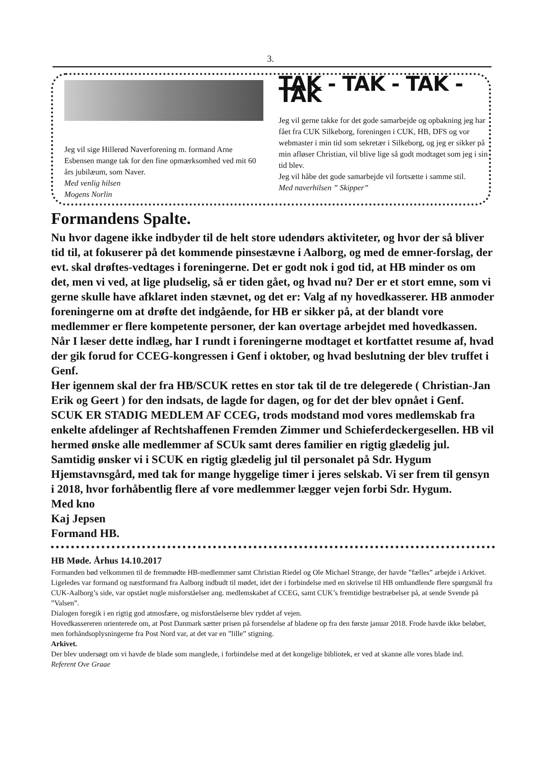3.
Jeg vil sige Hillerød Naverforening m. formand Arne Esbensen mange tak for den fine opmærksomhed ved mit 60 års jubilæum, som Naver.
Med venlig hilsen
Mogens Norlin
TAK - TAK - TAK - TAK
Jeg vil gerne takke for det gode samarbejde og opbakning jeg har fået fra CUK Silkeborg, foreningen i CUK, HB, DFS og vor webmaster i min tid som sekretær i Silkeborg, og jeg er sikker på min afløser Christian, vil blive lige så godt modtaget som jeg i sin tid blev.
Jeg vil håbe det gode samarbejde vil fortsætte i samme stil.
Med naverhilsen ” Skipper”
Formandens Spalte.
Nu hvor dagene ikke indbyder til de helt store udendørs aktiviteter, og hvor der så bliver tid til, at fokuserer på det kommende pinsestævne i Aalborg, og med de emner-forslag, der evt. skal drøftes-vedtages i foreningerne. Det er godt nok i god tid, at HB minder os om det, men vi ved, at lige pludselig, så er tiden gået, og hvad nu? Der er et stort emne, som vi gerne skulle have afklaret inden stævnet, og det er: Valg af ny hovedkasserer. HB anmoder foreningerne om at drøfte det indgående, for HB er sikker på, at der blandt vore medlemmer er flere kompetente personer, der kan overtage arbejdet med hovedkassen.
Når I læser dette indlæg, har I rundt i foreningerne modtaget et kortfattet resume af, hvad der gik forud for CCEG-kongressen i Genf i oktober, og hvad beslutning der blev truffet i Genf.
Her igennem skal der fra HB/SCUK rettes en stor tak til de tre delegerede ( Christian-Jan Erik og Geert ) for den indsats, de lagde for dagen, og for det der blev opnået i Genf. SCUK ER STADIG MEDLEM AF CCEG, trods modstand mod vores medlemskab fra enkelte afdelinger af Rechtshaffenen Fremden Zimmer und Schieferdeckergesellen. HB vil hermed ønske alle medlemmer af SCUk samt deres familier en rigtig glædelig jul. Samtidig ønsker vi i SCUK en rigtig glædelig jul til personalet på Sdr. Hygum Hjemstavnsgård, med tak for mange hyggelige timer i jeres selskab. Vi ser frem til gensyn i 2018, hvor forhåbentlig flere af vore medlemmer lægger vejen forbi Sdr. Hygum.
Med kno
Kaj Jepsen
Formand HB.
HB Møde. Århus 14.10.2017
Formanden bød velkommen til de fremmødte HB-medlemmer samt Christian Riedel og Ole Michael Strange, der havde ”fælles” arbejde i Arkivet. Ligeledes var formand og næstformand fra Aalborg indbudt til mødet, idet der i forbindelse med en skrivelse til HB omhandlende flere spørgsmål fra CUK-Aalborg’s side, var opstået nogle misforståelser ang. medlemskabet af CCEG, samt CUK’s fremtidige bestræbelser på, at sende Svende på ”Valsen”.
Dialogen foregik i en rigtig god atmosfære, og misforståelserne blev ryddet af vejen.
Hovedkassereren orienterede om, at Post Danmark sætter prisen på forsendelse af bladene op fra den første januar 2018. Frode havde ikke beløbet, men forhåndsoplysningerne fra Post Nord var, at det var en ”lille” stigning.
Arkivet.
Der blev undersøgt om vi havde de blade som manglede, i forbindelse med at det kongelige bibliotek, er ved at skanne alle vores blade ind.
Referent Ove Graae